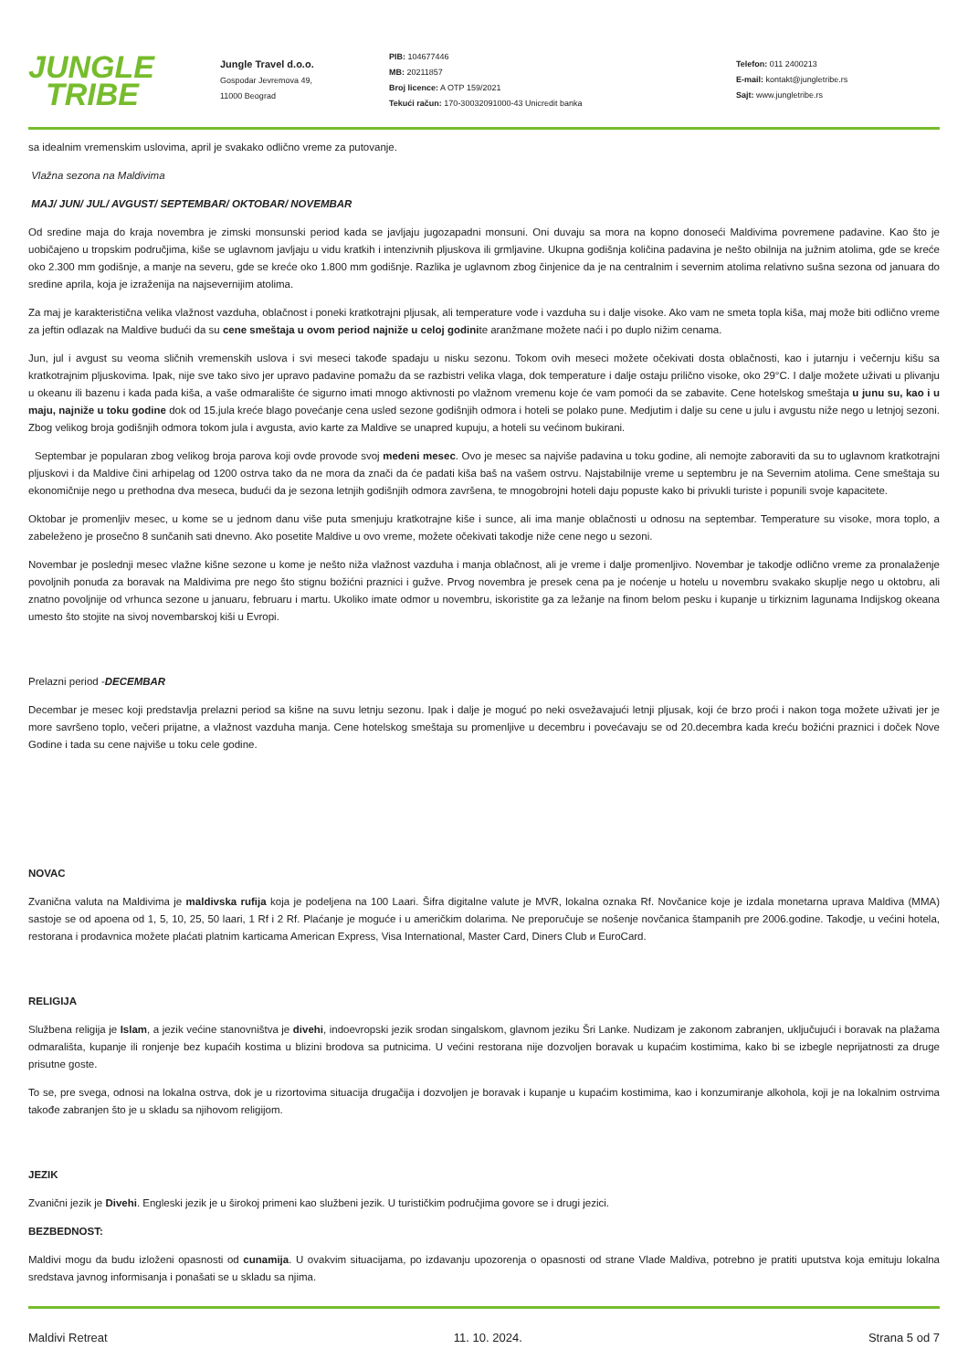JUNGLE
TRIBE
Jungle Travel d.o.o.
Gospodar Jevremova 49,
11000 Beograd
PIB: 104677446
MB: 20211857
Broj licence: A OTP 159/2021
Tekući račun: 170-30032091000-43 Unicredit banka
Telefon: 011 2400213
E-mail: kontakt@jungletribe.rs
Sajt: www.jungletribe.rs
sa idealnim vremenskim uslovima, april je svakako odlično vreme za putovanje.
Vlažna sezona na Maldivima
MAJ/ JUN/ JUL/ AVGUST/ SEPTEMBAR/ OKTOBAR/ NOVEMBAR
Od sredine maja do kraja novembra je zimski monsunski period kada se javljaju jugozapadni monsuni. Oni duvaju sa mora na kopno donoseći Maldivima povremene padavine. Kao što je uobičajeno u tropskim područjima, kiše se uglavnom javljaju u vidu kratkih i intenzivnih pljuskova ili grmljavine. Ukupna godišnja količina padavina je nešto obilnija na južnim atolima, gde se kreće oko 2.300 mm godišnje, a manje na severu, gde se kreće oko 1.800 mm godišnje. Razlika je uglavnom zbog činjenice da je na centralnim i severnim atolima relativno sušna sezona od januara do sredine aprila, koja je izraženija na najsevernijim atolima.
Za maj je karakteristična velika vlažnost vazduha, oblačnost i poneki kratkotrajni pljusak, ali temperature vode i vazduha su i dalje visoke. Ako vam ne smeta topla kiša, maj može biti odlično vreme za jeftin odlazak na Maldive budući da su cene smeštaja u ovom period najniže u celoj godinite aranžmane možete naći i po duplo nižim cenama.
Jun, jul i avgust su veoma sličnih vremenskih uslova i svi meseci takođe spadaju u nisku sezonu. Tokom ovih meseci možete očekivati dosta oblačnosti, kao i jutarnju i večernju kišu sa kratkotrajnim pljuskovima. Ipak, nije sve tako sivo jer upravo padavine pomažu da se razbistri velika vlaga, dok temperature i dalje ostaju prilično visoke, oko 29°C. I dalje možete uživati u plivanju u okeanu ili bazenu i kada pada kiša, a vaše odmaralište će sigurno imati mnogo aktivnosti po vlažnom vremenu koje će vam pomoći da se zabavite. Cene hotelskog smeštaja u junu su, kao i u maju, najniže u toku godine dok od 15.jula kreće blago povećanje cena usled sezone godišnjih odmora i hoteli se polako pune. Medjutim i dalje su cene u julu i avgustu niže nego u letnjoj sezoni. Zbog velikog broja godišnjih odmora tokom jula i avgusta, avio karte za Maldive se unapred kupuju, a hoteli su većinom bukirani.
Septembar je popularan zbog velikog broja parova koji ovde provode svoj medeni mesec. Ovo je mesec sa najviše padavina u toku godine, ali nemojte zaboraviti da su to uglavnom kratkotrajni pljuskovi i da Maldive čini arhipelag od 1200 ostrva tako da ne mora da znači da će padati kiša baš na vašem ostrvu. Najstabilnije vreme u septembru je na Severnim atolima. Cene smeštaja su ekonomičnije nego u prethodna dva meseca, budući da je sezona letnjih godišnjih odmora završena, te mnogobrojni hoteli daju popuste kako bi privukli turiste i popunili svoje kapacitete.
Oktobar je promenljiv mesec, u kome se u jednom danu više puta smenjuju kratkotrajne kiše i sunce, ali ima manje oblačnosti u odnosu na septembar. Temperature su visoke, mora toplo, a zabeleženo je prosečno 8 sunčanih sati dnevno. Ako posetite Maldive u ovo vreme, možete očekivati takodje niže cene nego u sezoni.
Novembar je poslednji mesec vlažne kišne sezone u kome je nešto niža vlažnost vazduha i manja oblačnost, ali je vreme i dalje promenljivo. Novembar je takodje odlično vreme za pronalaženje povoljnih ponuda za boravak na Maldivima pre nego što stignu božićni praznici i gužve. Prvog novembra je presek cena pa je noćenje u hotelu u novembru svakako skuplje nego u oktobru, ali znatno povoljnije od vrhunca sezone u januaru, februaru i martu. Ukoliko imate odmor u novembru, iskoristite ga za ležanje na finom belom pesku i kupanje u tirkiznim lagunama Indijskog okeana umesto što stojite na sivoj novembarskoj kiši u Evropi.
Prelazni period -DECEMBAR
Decembar je mesec koji predstavlja prelazni period sa kišne na suvu letnju sezonu. Ipak i dalje je moguć po neki osvežavajući letnji pljusak, koji će brzo proći i nakon toga možete uživati jer je more savršeno toplo, večeri prijatne, a vlažnost vazduha manja. Cene hotelskog smeštaja su promenljive u decembru i povećavaju se od 20.decembra kada kreću božićni praznici i doček Nove Godine i tada su cene najviše u toku cele godine.
NOVAC
Zvanična valuta na Maldivima je maldivska rufija koja je podeljena na 100 Laari. Šifra digitalne valute je MVR, lokalna oznaka Rf. Novčanice koje je izdala monetarna uprava Maldiva (MMA) sastoje se od apoena od 1, 5, 10, 25, 50 laari, 1 Rf i 2 Rf. Plaćanje je moguće i u američkim dolarima. Ne preporučuje se nošenje novčanica štampanih pre 2006.godine. Takodje, u većini hotela, restorana i prodavnica možete plaćati platnim karticama American Express, Visa International, Master Card, Diners Club и EuroCard.
RELIGIJA
Službena religija je Islam, a jezik većine stanovništva je divehi, indoevropski jezik srodan singalskom, glavnom jeziku Šri Lanke. Nudizam je zakonom zabranjen, uključujući i boravak na plažama odmarališta, kupanje ili ronjenje bez kupaćih kostima u blizini brodova sa putnicima. U većini restorana nije dozvoljen boravak u kupaćim kostimima, kako bi se izbegle neprijatnosti za druge prisutne goste.
To se, pre svega, odnosi na lokalna ostrva, dok je u rizortovima situacija drugačija i dozvoljen je boravak i kupanje u kupaćim kostimima, kao i konzumiranje alkohola, koji je na lokalnim ostrvima takođe zabranjen što je u skladu sa njihovom religijom.
JEZIK
Zvanični jezik je Divehi. Engleski jezik je u širokoj primeni kao službeni jezik. U turističkim područjima govore se i drugi jezici.
BEZBEDNOST:
Maldivi mogu da budu izloženi opasnosti od cunamija. U ovakvim situacijama, po izdavanju upozorenja o opasnosti od strane Vlade Maldiva, potrebno je pratiti uputstva koja emituju lokalna sredstava javnog informisanja i ponašati se u skladu sa njima.
Maldivi Retreat 11. 10. 2024. Strana 5 od 7